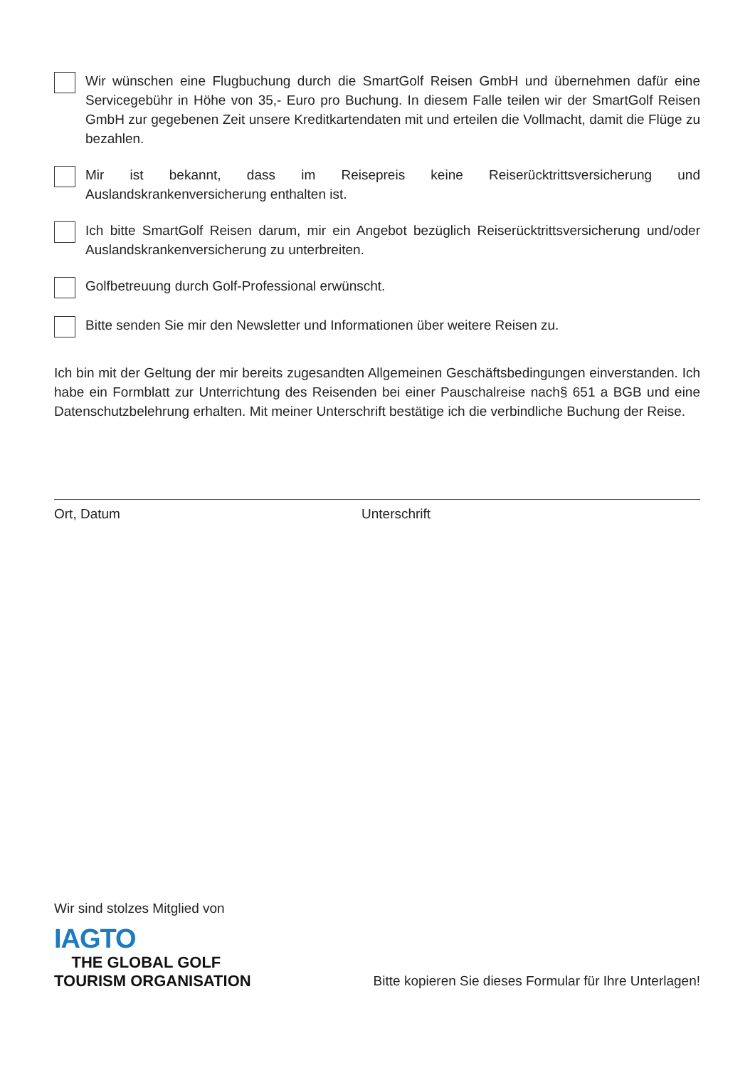Wir wünschen eine Flugbuchung durch die SmartGolf Reisen GmbH und übernehmen dafür eine Servicegebühr in Höhe von 35,- Euro pro Buchung. In diesem Falle teilen wir der SmartGolf Reisen GmbH zur gegebenen Zeit unsere Kreditkartendaten mit und erteilen die Vollmacht, damit die Flüge zu bezahlen.
Mir ist bekannt, dass im Reisepreis keine Reiserücktrittsversicherung und Auslandskrankenversicherung enthalten ist.
Ich bitte SmartGolf Reisen darum, mir ein Angebot bezüglich Reiserücktrittsversicherung und/oder Auslandskrankenversicherung zu unterbreiten.
Golfbetreuung durch Golf-Professional erwünscht.
Bitte senden Sie mir den Newsletter und Informationen über weitere Reisen zu.
Ich bin mit der Geltung der mir bereits zugesandten Allgemeinen Geschäftsbedingungen einverstanden. Ich habe ein Formblatt zur Unterrichtung des Reisenden bei einer Pauschalreise nach§ 651 a BGB und eine Datenschutzbelehrung erhalten. Mit meiner Unterschrift bestätige ich die verbindliche Buchung der Reise.
Ort, Datum Unterschrift
Wir sind stolzes Mitglied von
IAGTO
THE GLOBAL GOLF
TOURISM ORGANISATION
Bitte kopieren Sie dieses Formular für Ihre Unterlagen!